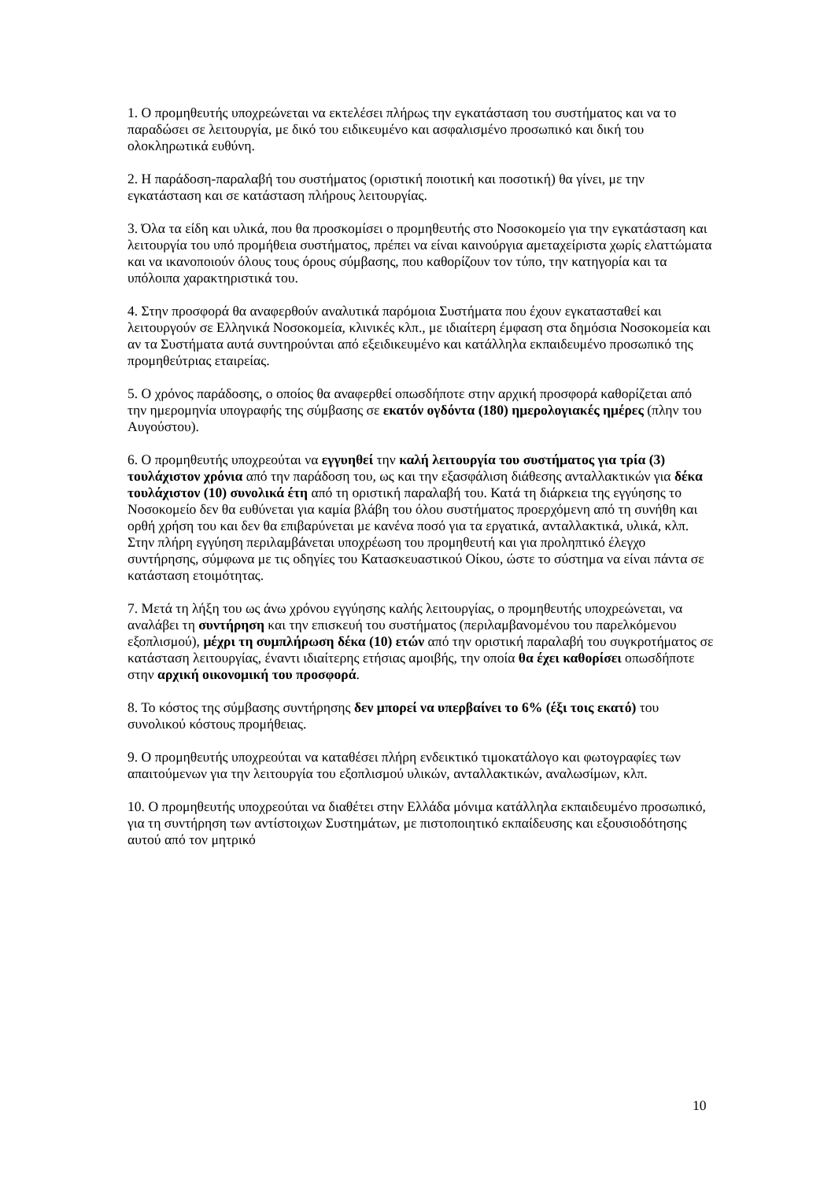1. Ο προμηθευτής υποχρεώνεται να εκτελέσει πλήρως την εγκατάσταση του συστήματος και να το παραδώσει σε λειτουργία, με δικό του ειδικευμένο και ασφαλισμένο προσωπικό και δική του ολοκληρωτικά ευθύνη.
2. Η παράδοση-παραλαβή του συστήματος (οριστική ποιοτική και ποσοτική) θα γίνει, με την εγκατάσταση και σε κατάσταση πλήρους λειτουργίας.
3. Όλα τα είδη και υλικά, που θα προσκομίσει ο προμηθευτής στο Νοσοκομείο για την εγκατάσταση και λειτουργία του υπό προμήθεια συστήματος, πρέπει να είναι καινούργια αμεταχείριστα χωρίς ελαττώματα και να ικανοποιούν όλους τους όρους σύμβασης, που καθορίζουν τον τύπο, την κατηγορία και τα υπόλοιπα χαρακτηριστικά του.
4. Στην προσφορά θα αναφερθούν αναλυτικά παρόμοια Συστήματα που έχουν εγκατασταθεί και λειτουργούν σε Ελληνικά Νοσοκομεία, κλινικές κλπ., με ιδιαίτερη έμφαση στα δημόσια Νοσοκομεία και αν τα Συστήματα αυτά συντηρούνται από εξειδικευμένο και κατάλληλα εκπαιδευμένο προσωπικό της προμηθεύτριας εταιρείας.
5. Ο χρόνος παράδοσης, ο οποίος θα αναφερθεί οπωσδήποτε στην αρχική προσφορά καθορίζεται από την ημερομηνία υπογραφής της σύμβασης σε εκατόν ογδόντα (180) ημερολογιακές ημέρες (πλην του Αυγούστου).
6. Ο προμηθευτής υποχρεούται να εγγυηθεί την καλή λειτουργία του συστήματος για τρία (3) τουλάχιστον χρόνια από την παράδοση του, ως και την εξασφάλιση διάθεσης ανταλλακτικών για δέκα τουλάχιστον (10) συνολικά έτη από τη οριστική παραλαβή του. Κατά τη διάρκεια της εγγύησης το Νοσοκομείο δεν θα ευθύνεται για καμία βλάβη του όλου συστήματος προερχόμενη από τη συνήθη και ορθή χρήση του και δεν θα επιβαρύνεται με κανένα ποσό για τα εργατικά, ανταλλακτικά, υλικά, κλπ. Στην πλήρη εγγύηση περιλαμβάνεται υποχρέωση του προμηθευτή και για προληπτικό έλεγχο συντήρησης, σύμφωνα με τις οδηγίες του Κατασκευαστικού Οίκου, ώστε το σύστημα να είναι πάντα σε κατάσταση ετοιμότητας.
7. Μετά τη λήξη του ως άνω χρόνου εγγύησης καλής λειτουργίας, ο προμηθευτής υποχρεώνεται, να αναλάβει τη συντήρηση και την επισκευή του συστήματος (περιλαμβανομένου του παρελκόμενου εξοπλισμού), μέχρι τη συμπλήρωση δέκα (10) ετών από την οριστική παραλαβή του συγκροτήματος σε κατάσταση λειτουργίας, έναντι ιδιαίτερης ετήσιας αμοιβής, την οποία θα έχει καθορίσει οπωσδήποτε στην αρχική οικονομική του προσφορά.
8. Το κόστος της σύμβασης συντήρησης δεν μπορεί να υπερβαίνει το 6% (έξι τοις εκατό) του συνολικού κόστους προμήθειας.
9. Ο προμηθευτής υποχρεούται να καταθέσει πλήρη ενδεικτικό τιμοκατάλογο και φωτογραφίες των απαιτούμενων για την λειτουργία του εξοπλισμού υλικών, ανταλλακτικών, αναλωσίμων, κλπ.
10. Ο προμηθευτής υποχρεούται να διαθέτει στην Ελλάδα μόνιμα κατάλληλα εκπαιδευμένο προσωπικό, για τη συντήρηση των αντίστοιχων Συστημάτων, με πιστοποιητικό εκπαίδευσης και εξουσιοδότησης αυτού από τον μητρικό
10